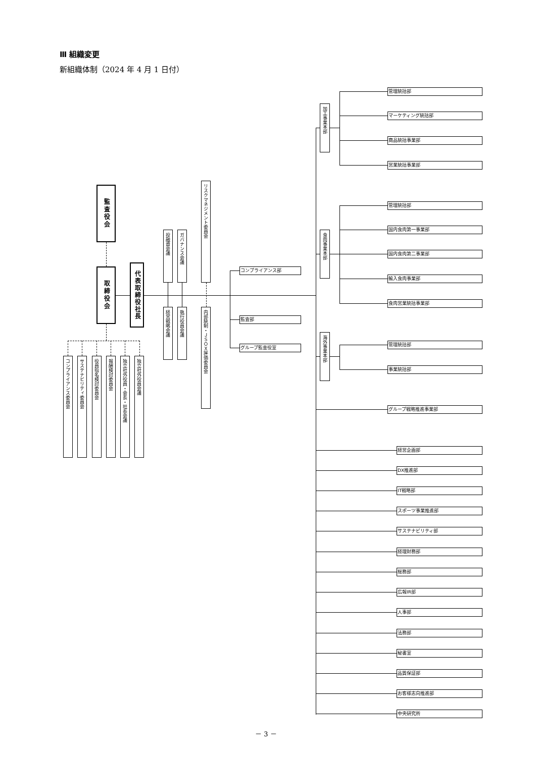Ⅲ 組織変更
新組織体制（2024 年 4 月 1 日付）
監査役会
取締役会
代表取締役社長
投融資会議
ガバナンス会議
リスクマネジメント委員会
経営戦略会議
執行役員会議
内部統制・ＪＳＯＸ評価委員会
コンプライアンス部
監査部
グループ監査役室
コンプライアンス委員会
サステナビリティ委員会
役員指名検討委員会
報酬検討委員会
独立社外役員・会長・社長会議
独立社外役員会議
加工事業本部
管理統括部
マーケティング統括部
商品統括事業部
営業統括事業部
食肉事業本部
管理統括部
国内食肉第一事業部
国内食肉第二事業部
輸入食肉事業部
食肉営業統括事業部
海外事業本部
管理統括部
事業統括部
グループ戦略推進事業部
経営企画部
DX推進部
IT戦略部
スポーツ事業推進部
サステナビリティ部
経理財務部
総務部
広報IR部
人事部
法務部
秘書室
品質保証部
お客様志向推進部
中央研究所
－ 3 －